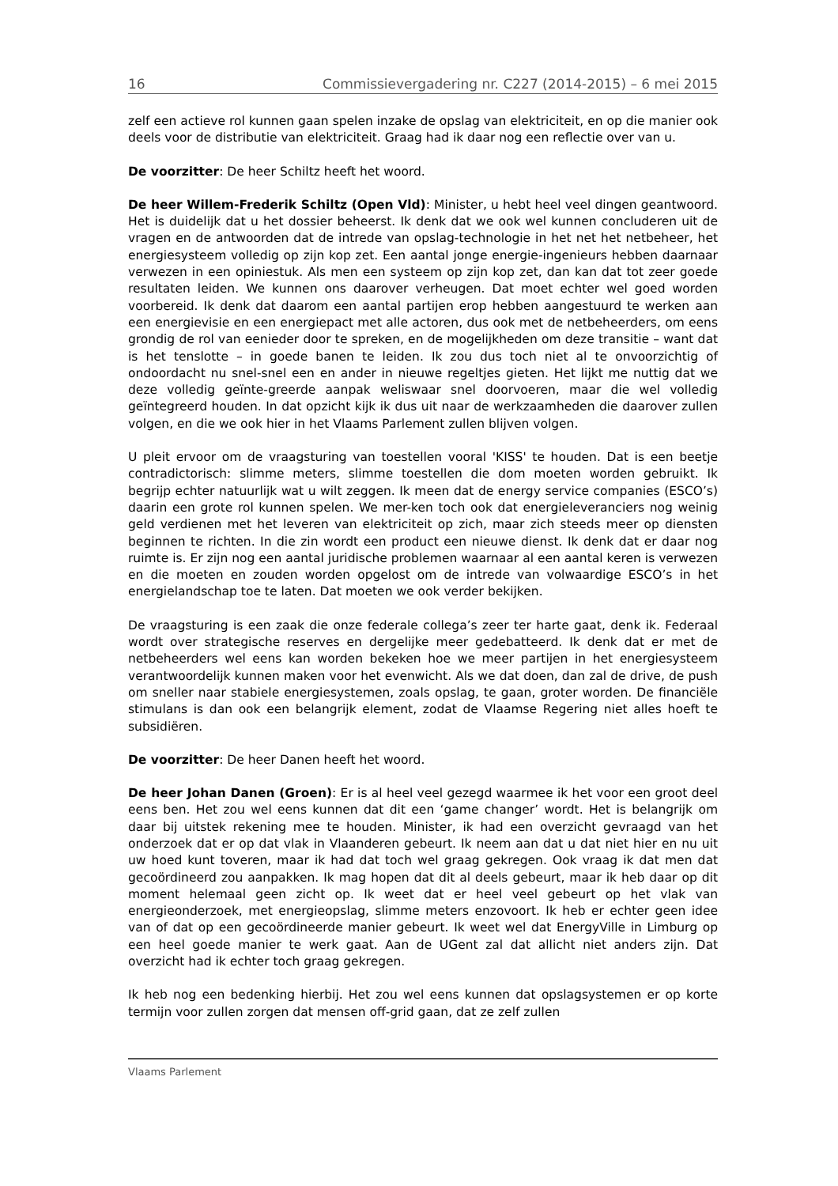16 Commissievergadering nr. C227 (2014-2015) – 6 mei 2015
zelf een actieve rol kunnen gaan spelen inzake de opslag van elektriciteit, en op die manier ook deels voor de distributie van elektriciteit. Graag had ik daar nog een reflectie over van u.
De voorzitter: De heer Schiltz heeft het woord.
De heer Willem-Frederik Schiltz (Open Vld): Minister, u hebt heel veel dingen geantwoord. Het is duidelijk dat u het dossier beheerst. Ik denk dat we ook wel kunnen concluderen uit de vragen en de antwoorden dat de intrede van opslag-technologie in het net het netbeheer, het energiesysteem volledig op zijn kop zet. Een aantal jonge energie-ingenieurs hebben daarnaar verwezen in een opiniestuk. Als men een systeem op zijn kop zet, dan kan dat tot zeer goede resultaten leiden. We kunnen ons daarover verheugen. Dat moet echter wel goed worden voorbereid. Ik denk dat daarom een aantal partijen erop hebben aangestuurd te werken aan een energievisie en een energiepact met alle actoren, dus ook met de netbeheerders, om eens grondig de rol van eenieder door te spreken, en de mogelijkheden om deze transitie – want dat is het tenslotte – in goede banen te leiden. Ik zou dus toch niet al te onvoorzichtig of ondoordacht nu snel-snel een en ander in nieuwe regeltjes gieten. Het lijkt me nuttig dat we deze volledig geïnte-greerde aanpak weliswaar snel doorvoeren, maar die wel volledig geïntegreerd houden. In dat opzicht kijk ik dus uit naar de werkzaamheden die daarover zullen volgen, en die we ook hier in het Vlaams Parlement zullen blijven volgen.
U pleit ervoor om de vraagsturing van toestellen vooral 'KISS' te houden. Dat is een beetje contradictorisch: slimme meters, slimme toestellen die dom moeten worden gebruikt. Ik begrijp echter natuurlijk wat u wilt zeggen. Ik meen dat de energy service companies (ESCO’s) daarin een grote rol kunnen spelen. We mer-ken toch ook dat energieleveranciers nog weinig geld verdienen met het leveren van elektriciteit op zich, maar zich steeds meer op diensten beginnen te richten. In die zin wordt een product een nieuwe dienst. Ik denk dat er daar nog ruimte is. Er zijn nog een aantal juridische problemen waarnaar al een aantal keren is verwezen en die moeten en zouden worden opgelost om de intrede van volwaardige ESCO’s in het energielandschap toe te laten. Dat moeten we ook verder bekijken.
De vraagsturing is een zaak die onze federale collega’s zeer ter harte gaat, denk ik. Federaal wordt over strategische reserves en dergelijke meer gedebatteerd. Ik denk dat er met de netbeheerders wel eens kan worden bekeken hoe we meer partijen in het energiesysteem verantwoordelijk kunnen maken voor het evenwicht. Als we dat doen, dan zal de drive, de push om sneller naar stabiele energiesystemen, zoals opslag, te gaan, groter worden. De financiële stimulans is dan ook een belangrijk element, zodat de Vlaamse Regering niet alles hoeft te subsidiëren.
De voorzitter: De heer Danen heeft het woord.
De heer Johan Danen (Groen): Er is al heel veel gezegd waarmee ik het voor een groot deel eens ben. Het zou wel eens kunnen dat dit een ‘game changer’ wordt. Het is belangrijk om daar bij uitstek rekening mee te houden. Minister, ik had een overzicht gevraagd van het onderzoek dat er op dat vlak in Vlaanderen gebeurt. Ik neem aan dat u dat niet hier en nu uit uw hoed kunt toveren, maar ik had dat toch wel graag gekregen. Ook vraag ik dat men dat gecoördineerd zou aanpakken. Ik mag hopen dat dit al deels gebeurt, maar ik heb daar op dit moment helemaal geen zicht op. Ik weet dat er heel veel gebeurt op het vlak van energieonderzoek, met energieopslag, slimme meters enzovoort. Ik heb er echter geen idee van of dat op een gecoördineerde manier gebeurt. Ik weet wel dat EnergyVille in Limburg op een heel goede manier te werk gaat. Aan de UGent zal dat allicht niet anders zijn. Dat overzicht had ik echter toch graag gekregen.
Ik heb nog een bedenking hierbij. Het zou wel eens kunnen dat opslagsystemen er op korte termijn voor zullen zorgen dat mensen off-grid gaan, dat ze zelf zullen
Vlaams Parlement